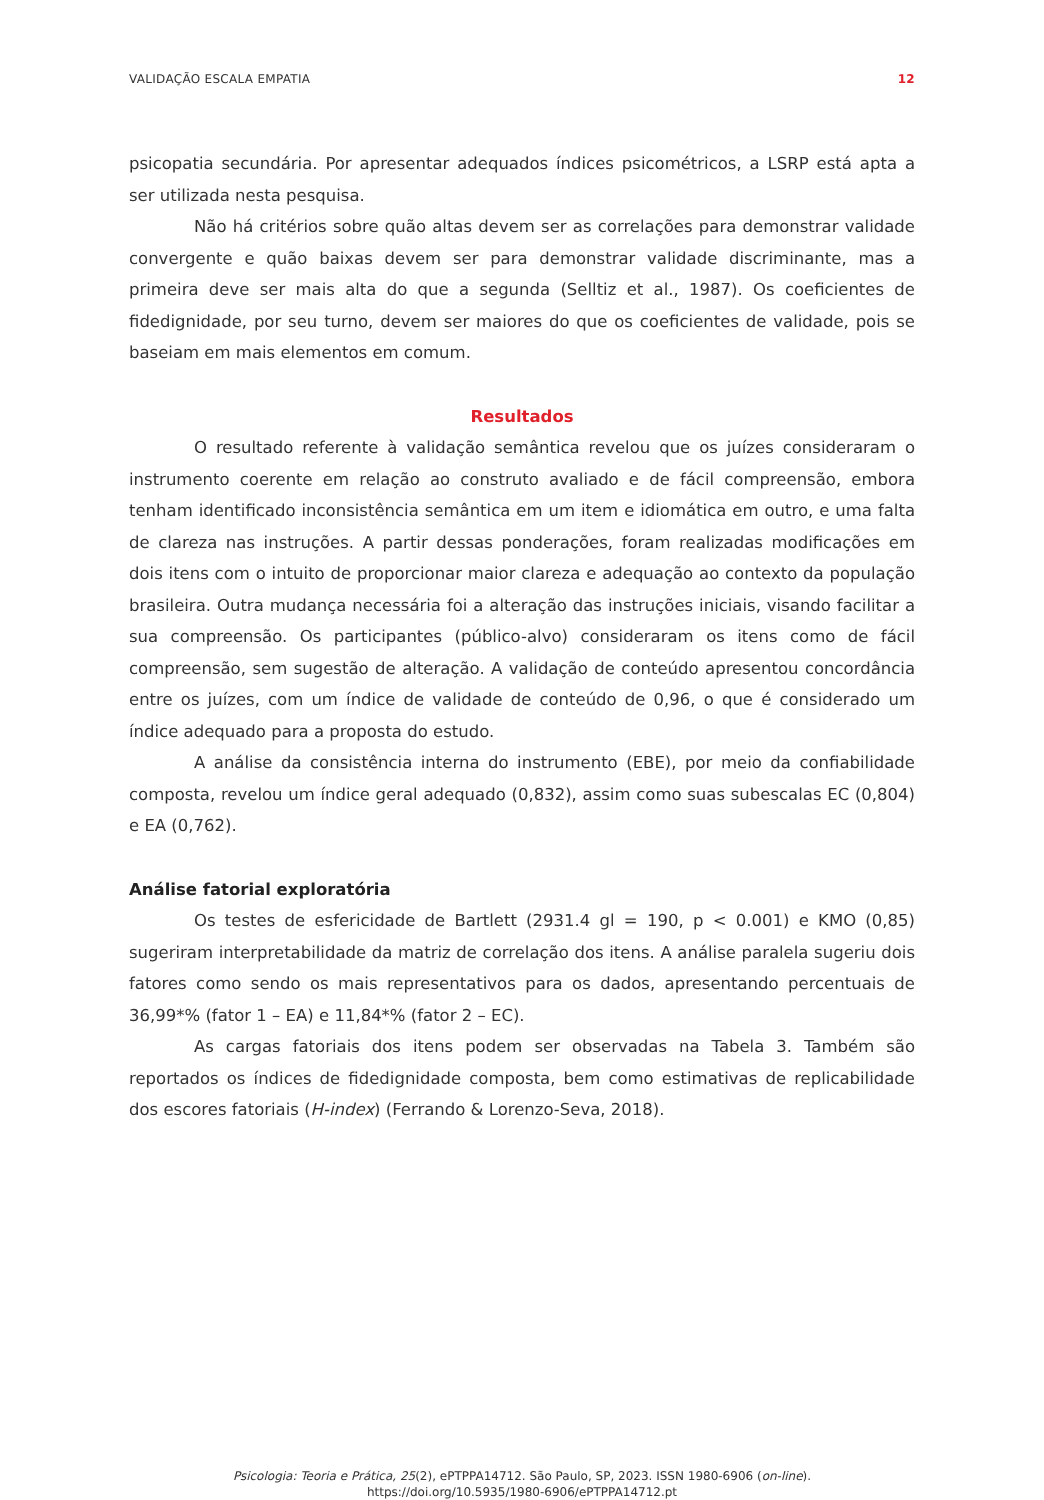VALIDAÇÃO ESCALA EMPATIA 12
psicopatia secundária. Por apresentar adequados índices psicométricos, a LSRP está apta a ser utilizada nesta pesquisa.
Não há critérios sobre quão altas devem ser as correlações para demonstrar validade convergente e quão baixas devem ser para demonstrar validade discriminante, mas a primeira deve ser mais alta do que a segunda (Selltiz et al., 1987). Os coeficientes de fidedignidade, por seu turno, devem ser maiores do que os coeficientes de validade, pois se baseiam em mais elementos em comum.
Resultados
O resultado referente à validação semântica revelou que os juízes consideraram o instrumento coerente em relação ao construto avaliado e de fácil compreensão, embora tenham identificado inconsistência semântica em um item e idiomática em outro, e uma falta de clareza nas instruções. A partir dessas ponderações, foram realizadas modificações em dois itens com o intuito de proporcionar maior clareza e adequação ao contexto da população brasileira. Outra mudança necessária foi a alteração das instruções iniciais, visando facilitar a sua compreensão. Os participantes (público-alvo) consideraram os itens como de fácil compreensão, sem sugestão de alteração. A validação de conteúdo apresentou concordância entre os juízes, com um índice de validade de conteúdo de 0,96, o que é considerado um índice adequado para a proposta do estudo.
A análise da consistência interna do instrumento (EBE), por meio da confiabilidade composta, revelou um índice geral adequado (0,832), assim como suas subescalas EC (0,804) e EA (0,762).
Análise fatorial exploratória
Os testes de esfericidade de Bartlett (2931.4 gl = 190, p < 0.001) e KMO (0,85) sugeriram interpretabilidade da matriz de correlação dos itens. A análise paralela sugeriu dois fatores como sendo os mais representativos para os dados, apresentando percentuais de 36,99*% (fator 1 – EA) e 11,84*% (fator 2 – EC).
As cargas fatoriais dos itens podem ser observadas na Tabela 3. Também são reportados os índices de fidedignidade composta, bem como estimativas de replicabilidade dos escores fatoriais (H-index) (Ferrando & Lorenzo-Seva, 2018).
Psicologia: Teoria e Prática, 25(2), ePTPPA14712. São Paulo, SP, 2023. ISSN 1980-6906 (on-line).
https://doi.org/10.5935/1980-6906/ePTPPA14712.pt